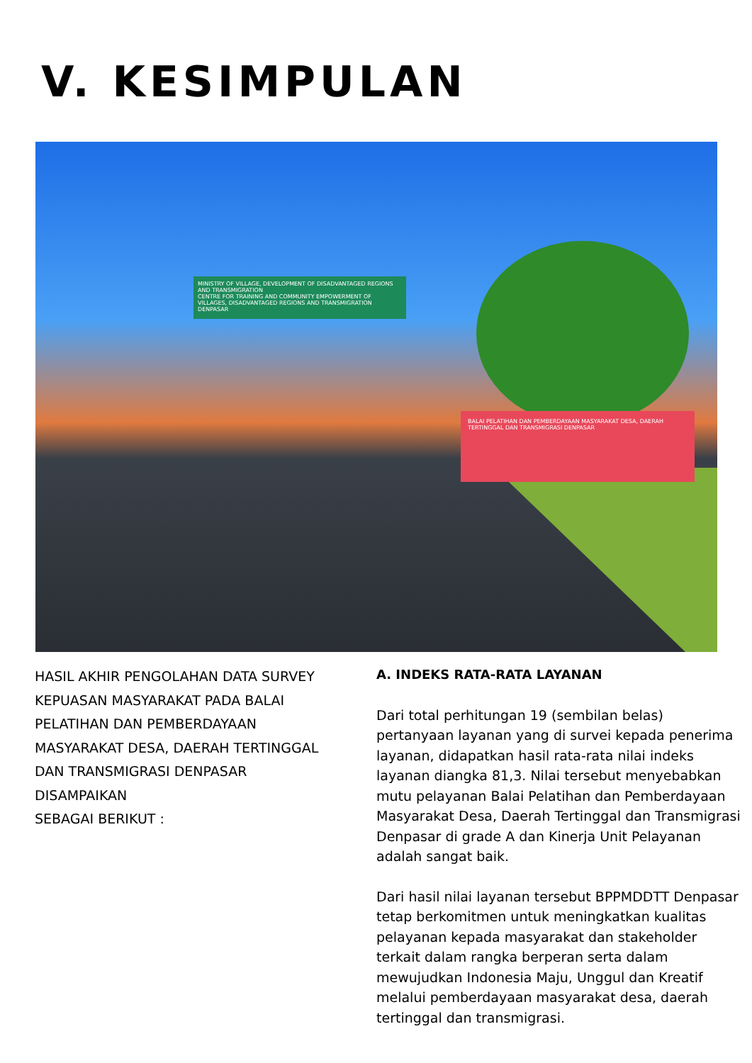V. KESIMPULAN
MINISTRY OF VILLAGE, DEVELOPMENT OF DISADVANTAGED REGIONS AND TRANSMIGRATION
CENTRE FOR TRAINING AND COMMUNITY EMPOWERMENT OF VILLAGES, DISADVANTAGED REGIONS AND TRANSMIGRATION DENPASAR
BALAI PELATIHAN DAN PEMBERDAYAAN MASYARAKAT DESA, DAERAH TERTINGGAL DAN TRANSMIGRASI DENPASAR
HASIL AKHIR PENGOLAHAN DATA SURVEY KEPUASAN MASYARAKAT PADA BALAI PELATIHAN DAN PEMBERDAYAAN MASYARAKAT DESA, DAERAH TERTINGGAL DAN TRANSMIGRASI DENPASAR DISAMPAIKAN
SEBAGAI BERIKUT :
A. INDEKS RATA-RATA LAYANAN
Dari total perhitungan 19 (sembilan belas) pertanyaan layanan yang di survei kepada penerima layanan, didapatkan hasil rata-rata nilai indeks layanan diangka 81,3. Nilai tersebut menyebabkan mutu pelayanan Balai Pelatihan dan Pemberdayaan Masyarakat Desa, Daerah Tertinggal dan Transmigrasi Denpasar di grade A dan Kinerja Unit Pelayanan adalah sangat baik.
Dari hasil nilai layanan tersebut BPPMDDTT Denpasar tetap berkomitmen untuk meningkatkan kualitas pelayanan kepada masyarakat dan stakeholder terkait dalam rangka berperan serta dalam mewujudkan Indonesia Maju, Unggul dan Kreatif melalui pemberdayaan masyarakat desa, daerah tertinggal dan transmigrasi.